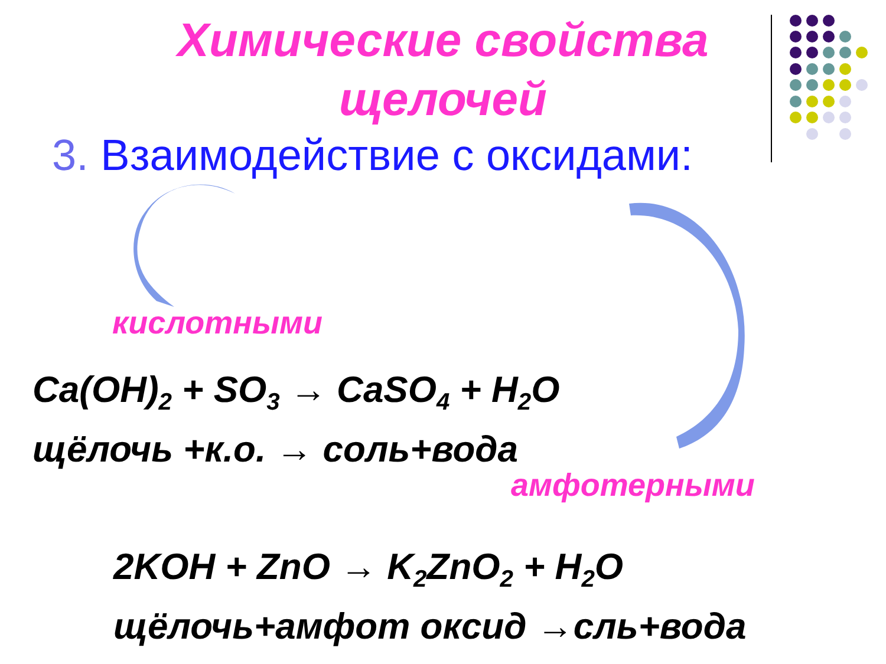Химические свойства
щелочей
3. Взаимодействие с оксидами:
кислотными
Ca(OH)<sub>2</sub> + SO<sub>3</sub> → CaSO<sub>4</sub> + H<sub>2</sub>O
щёлочь +к.о. → соль+вода
амфотерными
2KOH + ZnO → K<sub>2</sub>ZnO<sub>2</sub> + H<sub>2</sub>O
щёлочь+амфот оксид →сль+вода